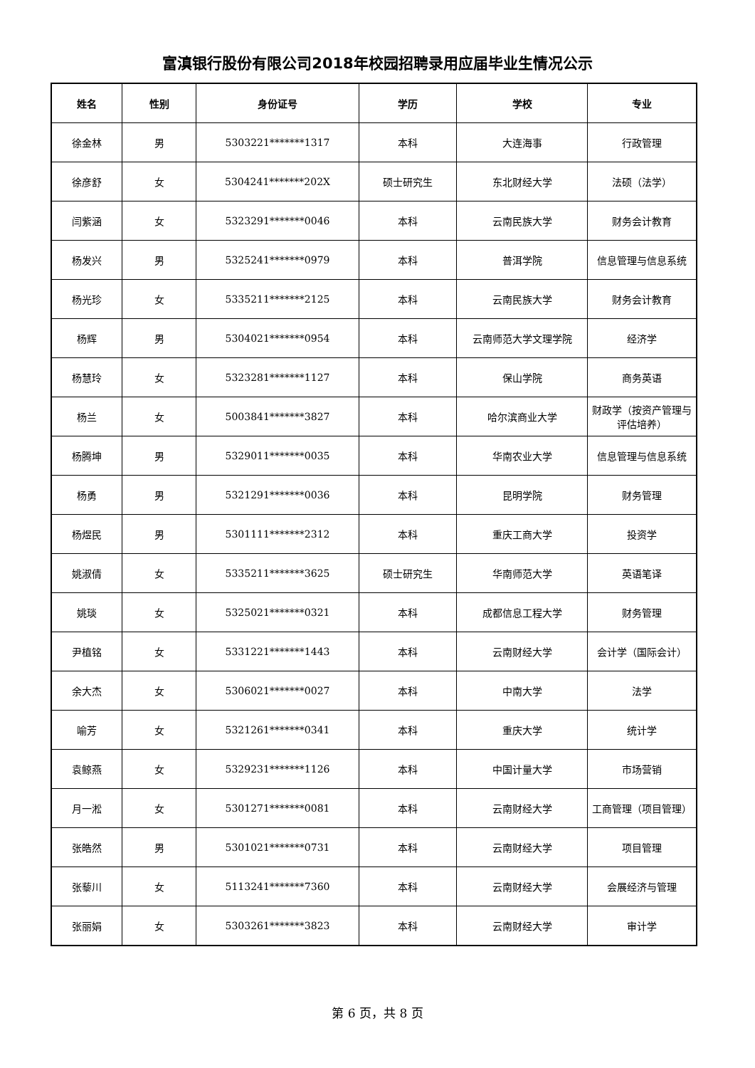富滇银行股份有限公司2018年校园招聘录用应届毕业生情况公示
| 姓名 | 性别 | 身份证号 | 学历 | 学校 | 专业 |
| --- | --- | --- | --- | --- | --- |
| 徐金林 | 男 | 5303221*******1317 | 本科 | 大连海事 | 行政管理 |
| 徐彦舒 | 女 | 5304241*******202X | 硕士研究生 | 东北财经大学 | 法硕（法学） |
| 闫紫涵 | 女 | 5323291*******0046 | 本科 | 云南民族大学 | 财务会计教育 |
| 杨发兴 | 男 | 5325241*******0979 | 本科 | 普洱学院 | 信息管理与信息系统 |
| 杨光珍 | 女 | 5335211*******2125 | 本科 | 云南民族大学 | 财务会计教育 |
| 杨辉 | 男 | 5304021*******0954 | 本科 | 云南师范大学文理学院 | 经济学 |
| 杨慧玲 | 女 | 5323281*******1127 | 本科 | 保山学院 | 商务英语 |
| 杨兰 | 女 | 5003841*******3827 | 本科 | 哈尔滨商业大学 | 财政学（按资产管理与评估培养） |
| 杨腾坤 | 男 | 5329011*******0035 | 本科 | 华南农业大学 | 信息管理与信息系统 |
| 杨勇 | 男 | 5321291*******0036 | 本科 | 昆明学院 | 财务管理 |
| 杨煜民 | 男 | 5301111*******2312 | 本科 | 重庆工商大学 | 投资学 |
| 姚淑倩 | 女 | 5335211*******3625 | 硕士研究生 | 华南师范大学 | 英语笔译 |
| 姚琰 | 女 | 5325021*******0321 | 本科 | 成都信息工程大学 | 财务管理 |
| 尹植铭 | 女 | 5331221*******1443 | 本科 | 云南财经大学 | 会计学（国际会计） |
| 余大杰 | 女 | 5306021*******0027 | 本科 | 中南大学 | 法学 |
| 喻芳 | 女 | 5321261*******0341 | 本科 | 重庆大学 | 统计学 |
| 袁鲸燕 | 女 | 5329231*******1126 | 本科 | 中国计量大学 | 市场营销 |
| 月一淞 | 女 | 5301271*******0081 | 本科 | 云南财经大学 | 工商管理（项目管理） |
| 张皓然 | 男 | 5301021*******0731 | 本科 | 云南财经大学 | 项目管理 |
| 张藜川 | 女 | 5113241*******7360 | 本科 | 云南财经大学 | 会展经济与管理 |
| 张丽娟 | 女 | 5303261*******3823 | 本科 | 云南财经大学 | 审计学 |
第 6 页，共 8 页